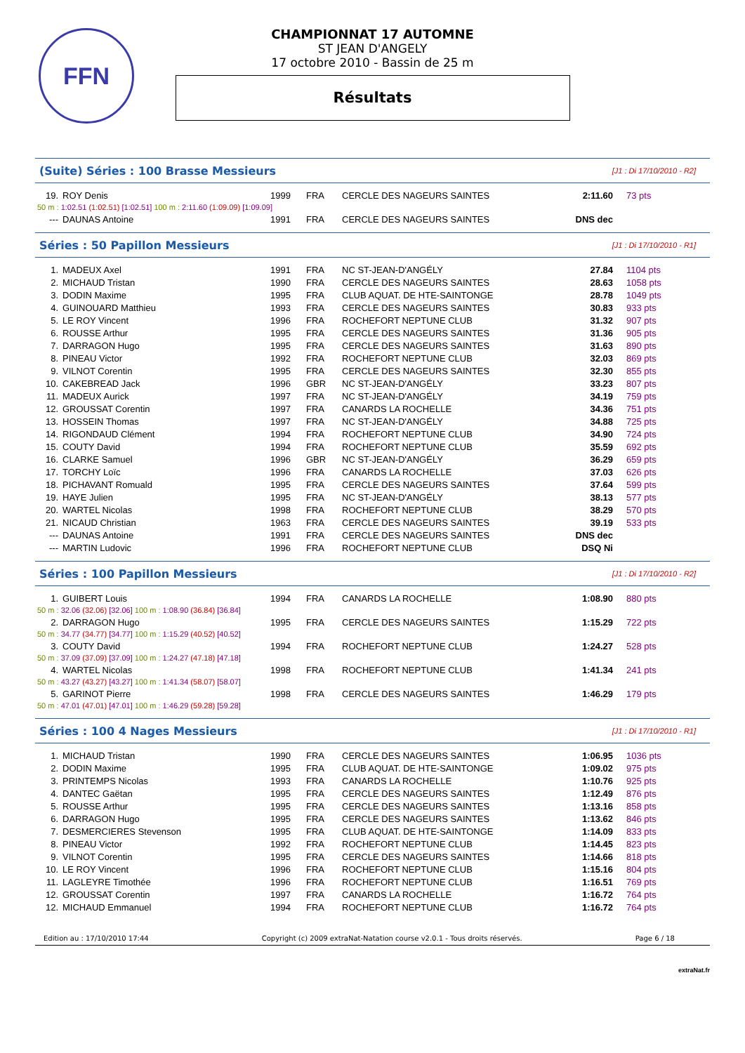FFN
CHAMPIONNAT 17 AUTOMNE
ST JEAN D'ANGELY
17 octobre 2010 - Bassin de 25 m
Résultats
(Suite) Séries : 100 Brasse Messieurs
[J1 : Di 17/10/2010 - R2]
| 19. | ROY Denis | 1999 | FRA | CERCLE DES NAGEURS SAINTES | 2:11.60 | 73 pts |
| 50 m : 1:02.51 (1:02.51) [1:02.51] 100 m : 2:11.60 (1:09.09) [1:09.09] | | | | | | |
| --- | DAUNAS Antoine | 1991 | FRA | CERCLE DES NAGEURS SAINTES | DNS dec | |
Séries : 50 Papillon Messieurs
[J1 : Di 17/10/2010 - R1]
| 1. | MADEUX Axel | 1991 | FRA | NC ST-JEAN-D'ANGÉLY | 27.84 | 1104 pts |
| 2. | MICHAUD Tristan | 1990 | FRA | CERCLE DES NAGEURS SAINTES | 28.63 | 1058 pts |
| 3. | DODIN Maxime | 1995 | FRA | CLUB AQUAT. DE HTE-SAINTONGE | 28.78 | 1049 pts |
| 4. | GUINOUARD Matthieu | 1993 | FRA | CERCLE DES NAGEURS SAINTES | 30.83 | 933 pts |
| 5. | LE ROY Vincent | 1996 | FRA | ROCHEFORT NEPTUNE CLUB | 31.32 | 907 pts |
| 6. | ROUSSE Arthur | 1995 | FRA | CERCLE DES NAGEURS SAINTES | 31.36 | 905 pts |
| 7. | DARRAGON Hugo | 1995 | FRA | CERCLE DES NAGEURS SAINTES | 31.63 | 890 pts |
| 8. | PINEAU Victor | 1992 | FRA | ROCHEFORT NEPTUNE CLUB | 32.03 | 869 pts |
| 9. | VILNOT Corentin | 1995 | FRA | CERCLE DES NAGEURS SAINTES | 32.30 | 855 pts |
| 10. | CAKEBREAD Jack | 1996 | GBR | NC ST-JEAN-D'ANGÉLY | 33.23 | 807 pts |
| 11. | MADEUX Aurick | 1997 | FRA | NC ST-JEAN-D'ANGÉLY | 34.19 | 759 pts |
| 12. | GROUSSAT Corentin | 1997 | FRA | CANARDS LA ROCHELLE | 34.36 | 751 pts |
| 13. | HOSSEIN Thomas | 1997 | FRA | NC ST-JEAN-D'ANGÉLY | 34.88 | 725 pts |
| 14. | RIGONDAUD Clément | 1994 | FRA | ROCHEFORT NEPTUNE CLUB | 34.90 | 724 pts |
| 15. | COUTY David | 1994 | FRA | ROCHEFORT NEPTUNE CLUB | 35.59 | 692 pts |
| 16. | CLARKE Samuel | 1996 | GBR | NC ST-JEAN-D'ANGÉLY | 36.29 | 659 pts |
| 17. | TORCHY Loïc | 1996 | FRA | CANARDS LA ROCHELLE | 37.03 | 626 pts |
| 18. | PICHAVANT Romuald | 1995 | FRA | CERCLE DES NAGEURS SAINTES | 37.64 | 599 pts |
| 19. | HAYE Julien | 1995 | FRA | NC ST-JEAN-D'ANGÉLY | 38.13 | 577 pts |
| 20. | WARTEL Nicolas | 1998 | FRA | ROCHEFORT NEPTUNE CLUB | 38.29 | 570 pts |
| 21. | NICAUD Christian | 1963 | FRA | CERCLE DES NAGEURS SAINTES | 39.19 | 533 pts |
| --- | DAUNAS Antoine | 1991 | FRA | CERCLE DES NAGEURS SAINTES | DNS dec | |
| --- | MARTIN Ludovic | 1996 | FRA | ROCHEFORT NEPTUNE CLUB | DSQ Ni | |
Séries : 100 Papillon Messieurs
[J1 : Di 17/10/2010 - R2]
| 1. | GUIBERT Louis | 1994 | FRA | CANARDS LA ROCHELLE | 1:08.90 | 880 pts |
| 50 m : 32.06 (32.06) [32.06] 100 m : 1:08.90 (36.84) [36.84] | | | | | | |
| 2. | DARRAGON Hugo | 1995 | FRA | CERCLE DES NAGEURS SAINTES | 1:15.29 | 722 pts |
| 50 m : 34.77 (34.77) [34.77] 100 m : 1:15.29 (40.52) [40.52] | | | | | | |
| 3. | COUTY David | 1994 | FRA | ROCHEFORT NEPTUNE CLUB | 1:24.27 | 528 pts |
| 50 m : 37.09 (37.09) [37.09] 100 m : 1:24.27 (47.18) [47.18] | | | | | | |
| 4. | WARTEL Nicolas | 1998 | FRA | ROCHEFORT NEPTUNE CLUB | 1:41.34 | 241 pts |
| 50 m : 43.27 (43.27) [43.27] 100 m : 1:41.34 (58.07) [58.07] | | | | | | |
| 5. | GARINOT Pierre | 1998 | FRA | CERCLE DES NAGEURS SAINTES | 1:46.29 | 179 pts |
| 50 m : 47.01 (47.01) [47.01] 100 m : 1:46.29 (59.28) [59.28] | | | | | | |
Séries : 100 4 Nages Messieurs
[J1 : Di 17/10/2010 - R1]
| 1. | MICHAUD Tristan | 1990 | FRA | CERCLE DES NAGEURS SAINTES | 1:06.95 | 1036 pts |
| 2. | DODIN Maxime | 1995 | FRA | CLUB AQUAT. DE HTE-SAINTONGE | 1:09.02 | 975 pts |
| 3. | PRINTEMPS Nicolas | 1993 | FRA | CANARDS LA ROCHELLE | 1:10.76 | 925 pts |
| 4. | DANTEC Gaëtan | 1995 | FRA | CERCLE DES NAGEURS SAINTES | 1:12.49 | 876 pts |
| 5. | ROUSSE Arthur | 1995 | FRA | CERCLE DES NAGEURS SAINTES | 1:13.16 | 858 pts |
| 6. | DARRAGON Hugo | 1995 | FRA | CERCLE DES NAGEURS SAINTES | 1:13.62 | 846 pts |
| 7. | DESMERCIERES Stevenson | 1995 | FRA | CLUB AQUAT. DE HTE-SAINTONGE | 1:14.09 | 833 pts |
| 8. | PINEAU Victor | 1992 | FRA | ROCHEFORT NEPTUNE CLUB | 1:14.45 | 823 pts |
| 9. | VILNOT Corentin | 1995 | FRA | CERCLE DES NAGEURS SAINTES | 1:14.66 | 818 pts |
| 10. | LE ROY Vincent | 1996 | FRA | ROCHEFORT NEPTUNE CLUB | 1:15.16 | 804 pts |
| 11. | LAGLEYRE Timothée | 1996 | FRA | ROCHEFORT NEPTUNE CLUB | 1:16.51 | 769 pts |
| 12. | GROUSSAT Corentin | 1997 | FRA | CANARDS LA ROCHELLE | 1:16.72 | 764 pts |
| 12. | MICHAUD Emmanuel | 1994 | FRA | ROCHEFORT NEPTUNE CLUB | 1:16.72 | 764 pts |
Edition au : 17/10/2010 17:44 Copyright (c) 2009 extraNat-Natation course v2.0.1 - Tous droits réservés. Page 6 / 18
extraNat.fr